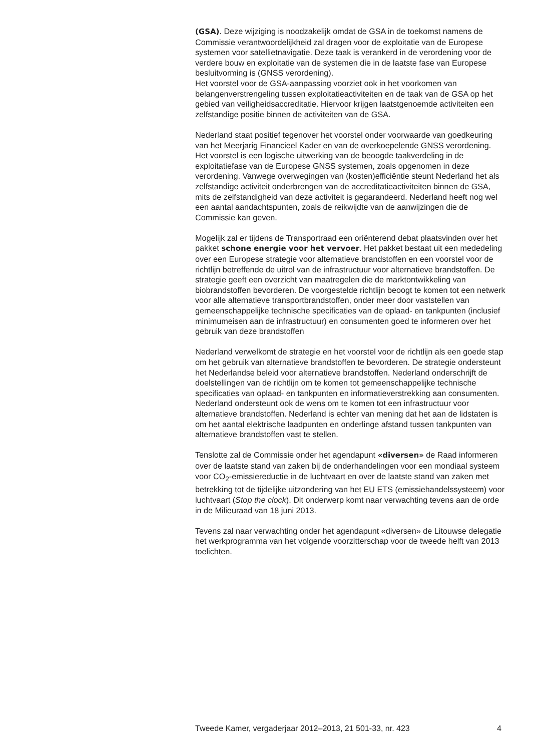(GSA). Deze wijziging is noodzakelijk omdat de GSA in de toekomst namens de Commissie verantwoordelijkheid zal dragen voor de exploitatie van de Europese systemen voor satellietnavigatie. Deze taak is verankerd in de verordening voor de verdere bouw en exploitatie van de systemen die in de laatste fase van Europese besluitvorming is (GNSS verordening).
Het voorstel voor de GSA-aanpassing voorziet ook in het voorkomen van belangenverstrengeling tussen exploitatieactiviteiten en de taak van de GSA op het gebied van veiligheidsaccreditatie. Hiervoor krijgen laatstgenoemde activiteiten een zelfstandige positie binnen de activiteiten van de GSA.
Nederland staat positief tegenover het voorstel onder voorwaarde van goedkeuring van het Meerjarig Financieel Kader en van de overkoepelende GNSS verordening. Het voorstel is een logische uitwerking van de beoogde taakverdeling in de exploitatiefase van de Europese GNSS systemen, zoals opgenomen in deze verordening. Vanwege overwegingen van (kosten)efficiëntie steunt Nederland het als zelfstandige activiteit onderbrengen van de accreditatieactiviteiten binnen de GSA, mits de zelfstandigheid van deze activiteit is gegarandeerd. Nederland heeft nog wel een aantal aandachtspunten, zoals de reikwijdte van de aanwijzingen die de Commissie kan geven.
Mogelijk zal er tijdens de Transportraad een oriënterend debat plaatsvinden over het pakket schone energie voor het vervoer. Het pakket bestaat uit een mededeling over een Europese strategie voor alternatieve brandstoffen en een voorstel voor de richtlijn betreffende de uitrol van de infrastructuur voor alternatieve brandstoffen. De strategie geeft een overzicht van maatregelen die de marktontwikkeling van biobrandstoffen bevorderen. De voorgestelde richtlijn beoogt te komen tot een netwerk voor alle alternatieve transportbrandstoffen, onder meer door vaststellen van gemeenschappelijke technische specificaties van de oplaad- en tankpunten (inclusief minimumeisen aan de infrastructuur) en consumenten goed te informeren over het gebruik van deze brandstoffen
Nederland verwelkomt de strategie en het voorstel voor de richtlijn als een goede stap om het gebruik van alternatieve brandstoffen te bevorderen. De strategie ondersteunt het Nederlandse beleid voor alternatieve brandstoffen. Nederland onderschrijft de doelstellingen van de richtlijn om te komen tot gemeenschappelijke technische specificaties van oplaad- en tankpunten en informatieverstrekking aan consumenten. Nederland ondersteunt ook de wens om te komen tot een infrastructuur voor alternatieve brandstoffen. Nederland is echter van mening dat het aan de lidstaten is om het aantal elektrische laadpunten en onderlinge afstand tussen tankpunten van alternatieve brandstoffen vast te stellen.
Tenslotte zal de Commissie onder het agendapunt «diversen» de Raad informeren over de laatste stand van zaken bij de onderhandelingen voor een mondiaal systeem voor CO<sub>2</sub>-emissiereductie in de luchtvaart en over de laatste stand van zaken met betrekking tot de tijdelijke uitzondering van het EU ETS (emissiehandelssysteem) voor luchtvaart (Stop the clock). Dit onderwerp komt naar verwachting tevens aan de orde in de Milieuraad van 18 juni 2013.
Tevens zal naar verwachting onder het agendapunt «diversen» de Litouwse delegatie het werkprogramma van het volgende voorzitterschap voor de tweede helft van 2013 toelichten.
Tweede Kamer, vergaderjaar 2012–2013, 21 501-33, nr. 423 4